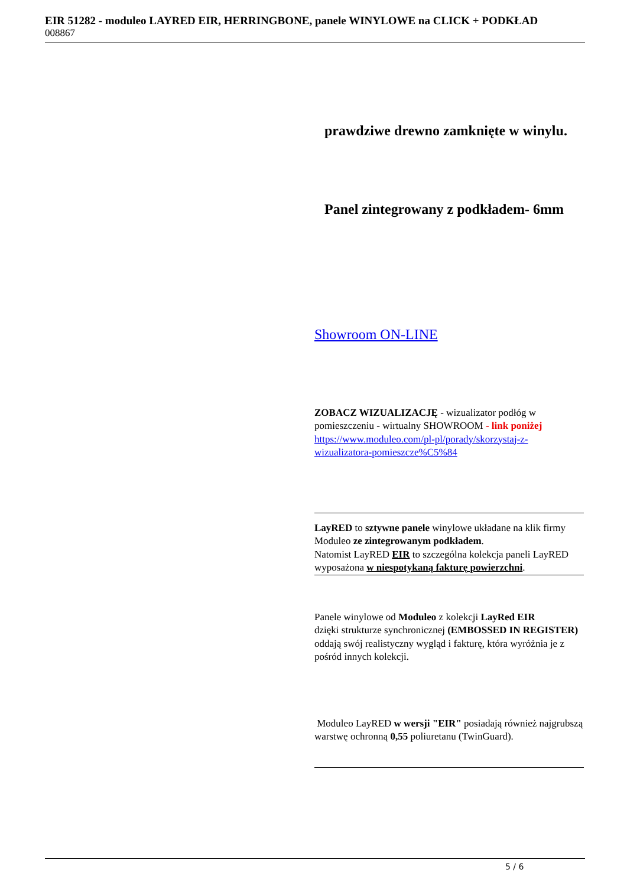EIR 51282 - moduleo LAYRED EIR, HERRINGBONE, panele WINYLOWE na CLICK + PODKŁAD
008867
prawdziwe drewno zamknięte w winylu.
Panel zintegrowany z podkładem- 6mm
Showroom ON-LINE
ZOBACZ WIZUALIZACJĘ - wizualizator podłóg w pomieszczeniu - wirtualny SHOWROOM - link poniżej
https://www.moduleo.com/pl-pl/porady/skorzystaj-z-wizualizatora-pomieszcze%C5%84
LayRED to sztywne panele winylowe układane na klik firmy Moduleo ze zintegrowanym podkładem.
Natomist LayRED EIR to szczególna kolekcja paneli LayRED wyposażona w niespotykaną fakturę powierzchni.
Panele winylowe od Moduleo z kolekcji LayRed EIR
dzięki strukturze synchronicznej (EMBOSSED IN REGISTER)
oddają swój realistyczny wygląd i fakturę, która wyróżnia je z pośród innych kolekcji.
Moduleo LayRED w wersji "EIR" posiadają również najgrubszą warstwę ochronną 0,55 poliuretanu (TwinGuard).
5 / 6